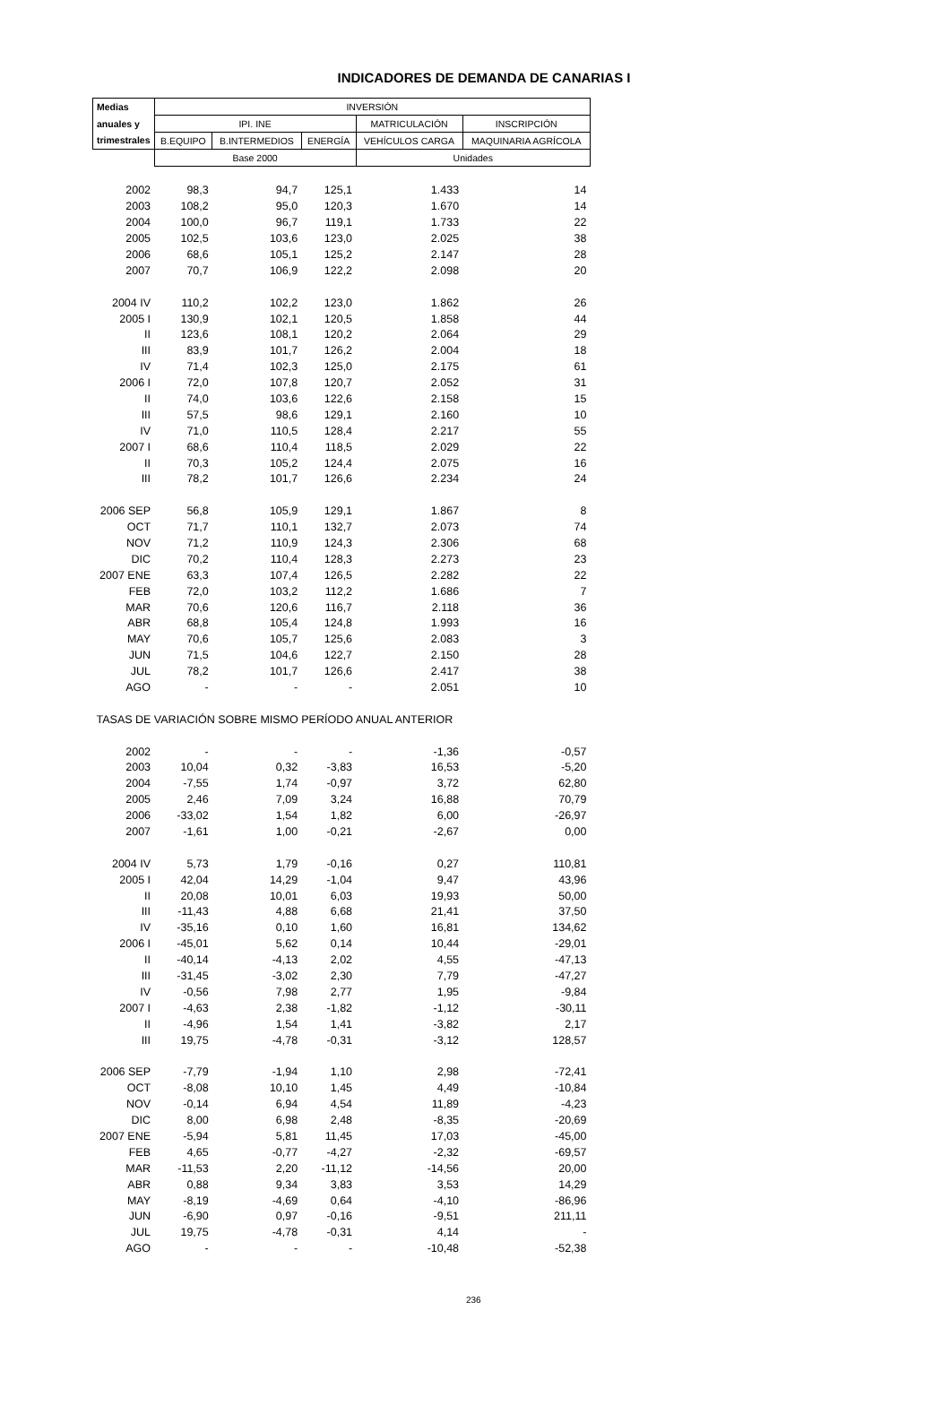INDICADORES DE DEMANDA DE CANARIAS I
| Medias | INVERSIÓN | | | | |
| --- | --- | --- | --- | --- | --- |
| anuales y | IPI. INE | | | MATRICULACIÓN | INSCRIPCIÓN |
| trimestrales | B.EQUIPO | B.INTERMEDIOS | ENERGÍA | VEHÍCULOS CARGA | MAQUINARIA AGRÍCOLA |
| | Base 2000 | | | Unidades | |
| 2002 | 98,3 | 94,7 | 125,1 | 1.433 | 14 |
| 2003 | 108,2 | 95,0 | 120,3 | 1.670 | 14 |
| 2004 | 100,0 | 96,7 | 119,1 | 1.733 | 22 |
| 2005 | 102,5 | 103,6 | 123,0 | 2.025 | 38 |
| 2006 | 68,6 | 105,1 | 125,2 | 2.147 | 28 |
| 2007 | 70,7 | 106,9 | 122,2 | 2.098 | 20 |
| 2004 IV | 110,2 | 102,2 | 123,0 | 1.862 | 26 |
| 2005 I | 130,9 | 102,1 | 120,5 | 1.858 | 44 |
| II | 123,6 | 108,1 | 120,2 | 2.064 | 29 |
| III | 83,9 | 101,7 | 126,2 | 2.004 | 18 |
| IV | 71,4 | 102,3 | 125,0 | 2.175 | 61 |
| 2006 I | 72,0 | 107,8 | 120,7 | 2.052 | 31 |
| II | 74,0 | 103,6 | 122,6 | 2.158 | 15 |
| III | 57,5 | 98,6 | 129,1 | 2.160 | 10 |
| IV | 71,0 | 110,5 | 128,4 | 2.217 | 55 |
| 2007 I | 68,6 | 110,4 | 118,5 | 2.029 | 22 |
| II | 70,3 | 105,2 | 124,4 | 2.075 | 16 |
| III | 78,2 | 101,7 | 126,6 | 2.234 | 24 |
| 2006 SEP | 56,8 | 105,9 | 129,1 | 1.867 | 8 |
| OCT | 71,7 | 110,1 | 132,7 | 2.073 | 74 |
| NOV | 71,2 | 110,9 | 124,3 | 2.306 | 68 |
| DIC | 70,2 | 110,4 | 128,3 | 2.273 | 23 |
| 2007 ENE | 63,3 | 107,4 | 126,5 | 2.282 | 22 |
| FEB | 72,0 | 103,2 | 112,2 | 1.686 | 7 |
| MAR | 70,6 | 120,6 | 116,7 | 2.118 | 36 |
| ABR | 68,8 | 105,4 | 124,8 | 1.993 | 16 |
| MAY | 70,6 | 105,7 | 125,6 | 2.083 | 3 |
| JUN | 71,5 | 104,6 | 122,7 | 2.150 | 28 |
| JUL | 78,2 | 101,7 | 126,6 | 2.417 | 38 |
| AGO | - | - | - | 2.051 | 10 |
| TASAS DE VARIACIÓN SOBRE MISMO PERÍODO ANUAL ANTERIOR | | | | | |
| 2002 | - | - | - | -1,36 | -0,57 |
| 2003 | 10,04 | 0,32 | -3,83 | 16,53 | -5,20 |
| 2004 | -7,55 | 1,74 | -0,97 | 3,72 | 62,80 |
| 2005 | 2,46 | 7,09 | 3,24 | 16,88 | 70,79 |
| 2006 | -33,02 | 1,54 | 1,82 | 6,00 | -26,97 |
| 2007 | -1,61 | 1,00 | -0,21 | -2,67 | 0,00 |
| 2004 IV | 5,73 | 1,79 | -0,16 | 0,27 | 110,81 |
| 2005 I | 42,04 | 14,29 | -1,04 | 9,47 | 43,96 |
| II | 20,08 | 10,01 | 6,03 | 19,93 | 50,00 |
| III | -11,43 | 4,88 | 6,68 | 21,41 | 37,50 |
| IV | -35,16 | 0,10 | 1,60 | 16,81 | 134,62 |
| 2006 I | -45,01 | 5,62 | 0,14 | 10,44 | -29,01 |
| II | -40,14 | -4,13 | 2,02 | 4,55 | -47,13 |
| III | -31,45 | -3,02 | 2,30 | 7,79 | -47,27 |
| IV | -0,56 | 7,98 | 2,77 | 1,95 | -9,84 |
| 2007 I | -4,63 | 2,38 | -1,82 | -1,12 | -30,11 |
| II | -4,96 | 1,54 | 1,41 | -3,82 | 2,17 |
| III | 19,75 | -4,78 | -0,31 | -3,12 | 128,57 |
| 2006 SEP | -7,79 | -1,94 | 1,10 | 2,98 | -72,41 |
| OCT | -8,08 | 10,10 | 1,45 | 4,49 | -10,84 |
| NOV | -0,14 | 6,94 | 4,54 | 11,89 | -4,23 |
| DIC | 8,00 | 6,98 | 2,48 | -8,35 | -20,69 |
| 2007 ENE | -5,94 | 5,81 | 11,45 | 17,03 | -45,00 |
| FEB | 4,65 | -0,77 | -4,27 | -2,32 | -69,57 |
| MAR | -11,53 | 2,20 | -11,12 | -14,56 | 20,00 |
| ABR | 0,88 | 9,34 | 3,83 | 3,53 | 14,29 |
| MAY | -8,19 | -4,69 | 0,64 | -4,10 | -86,96 |
| JUN | -6,90 | 0,97 | -0,16 | -9,51 | 211,11 |
| JUL | 19,75 | -4,78 | -0,31 | 4,14 | - |
| AGO | - | - | - | -10,48 | -52,38 |
236